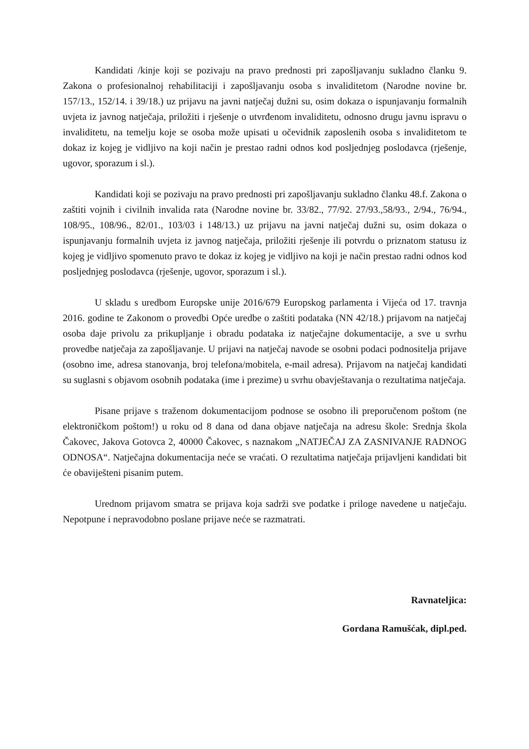Kandidati /kinje koji se pozivaju na pravo prednosti pri zapošljavanju sukladno članku 9. Zakona o profesionalnoj rehabilitaciji i zapošljavanju osoba s invaliditetom (Narodne novine br. 157/13., 152/14. i 39/18.) uz prijavu na javni natječaj dužni su, osim dokaza o ispunjavanju formalnih uvjeta iz javnog natječaja, priložiti i rješenje o utvrđenom invaliditetu, odnosno drugu javnu ispravu o invaliditetu, na temelju koje se osoba može upisati u očevidnik zaposlenih osoba s invaliditetom te dokaz iz kojeg je vidljivo na koji način je prestao radni odnos kod posljednjeg poslodavca (rješenje, ugovor, sporazum i sl.).
Kandidati koji se pozivaju na pravo prednosti pri zapošljavanju sukladno članku 48.f. Zakona o zaštiti vojnih i civilnih invalida rata (Narodne novine br. 33/82., 77/92. 27/93.,58/93., 2/94., 76/94., 108/95., 108/96., 82/01., 103/03 i 148/13.) uz prijavu na javni natječaj dužni su, osim dokaza o ispunjavanju formalnih uvjeta iz javnog natječaja, priložiti rješenje ili potvrdu o priznatom statusu iz kojeg je vidljivo spomenuto pravo te dokaz iz kojeg je vidljivo na koji je način prestao radni odnos kod posljednjeg poslodavca (rješenje, ugovor, sporazum i sl.).
U skladu s uredbom Europske unije 2016/679 Europskog parlamenta i Vijeća od 17. travnja 2016. godine te Zakonom o provedbi Opće uredbe o zaštiti podataka (NN 42/18.) prijavom na natječaj osoba daje privolu za prikupljanje i obradu podataka iz natječajne dokumentacije, a sve u svrhu provedbe natječaja za zapošljavanje. U prijavi na natječaj navode se osobni podaci podnositelja prijave (osobno ime, adresa stanovanja, broj telefona/mobitela, e-mail adresa). Prijavom na natječaj kandidati su suglasni s objavom osobnih podataka (ime i prezime) u svrhu obavještavanja o rezultatima natječaja.
Pisane prijave s traženom dokumentacijom podnose se osobno ili preporučenom poštom (ne elektroničkom poštom!) u roku od 8 dana od dana objave natječaja na adresu škole: Srednja škola Čakovec, Jakova Gotovca 2, 40000 Čakovec, s naznakom „NATJEČAJ ZA ZASNIVANJE RADNOG ODNOSA“. Natječajna dokumentacija neće se vraćati. O rezultatima natječaja prijavljeni kandidati bit će obaviješteni pisanim putem.
Urednom prijavom smatra se prijava koja sadrži sve podatke i priloge navedene u natječaju. Nepotpune i nepravodobno poslane prijave neće se razmatrati.
Ravnateljica:
Gordana Ramušćak, dipl.ped.